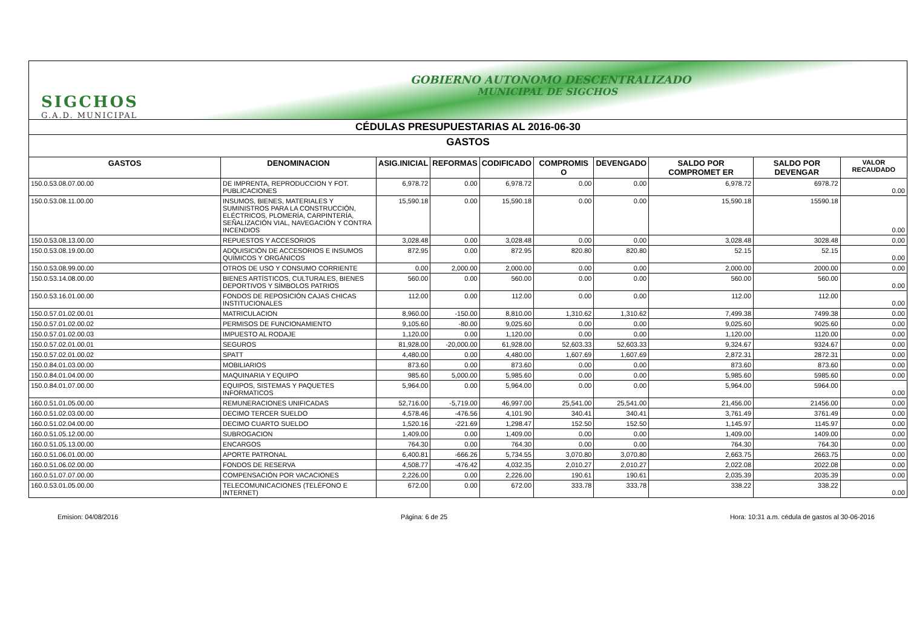GOBIERNO AUTONOMO DESCENTRALIZADO
MUNICIPAL DE SIGCHOS
SIGCHOS
G.A.D. MUNICIPAL
CÉDULAS PRESUPUESTARIAS AL 2016-06-30
GASTOS
| GASTOS | DENOMINACION | ASIG.INICIAL | REFORMAS | CODIFICADO | COMPROMIS O | DEVENGADO | SALDO POR COMPROMET ER | SALDO POR DEVENGAR | VALOR RECAUDADO |
| --- | --- | --- | --- | --- | --- | --- | --- | --- | --- |
| 150.0.53.08.07.00.00 | DE IMPRENTA, REPRODUCCION Y FOT. PUBLICACIONES | 6,978.72 | 0.00 | 6,978.72 | 0.00 | 0.00 | 6,978.72 | 6978.72 | 0.00 |
| 150.0.53.08.11.00.00 | INSUMOS, BIENES, MATERIALES Y SUMINISTROS PARA LA CONSTRUCCIÓN, ELÉCTRICOS, PLOMERÍA, CARPINTERÍA, SEÑALIZACIÓN VIAL, NAVEGACIÓN Y CONTRA INCENDIOS | 15,590.18 | 0.00 | 15,590.18 | 0.00 | 0.00 | 15,590.18 | 15590.18 | 0.00 |
| 150.0.53.08.13.00.00 | REPUESTOS Y ACCESORIOS | 3,028.48 | 0.00 | 3,028.48 | 0.00 | 0.00 | 3,028.48 | 3028.48 | 0.00 |
| 150.0.53.08.19.00.00 | ADQUISICIÓN DE ACCESORIOS E INSUMOS QUÍMICOS Y ORGÁNICOS | 872.95 | 0.00 | 872.95 | 820.80 | 820.80 | 52.15 | 52.15 | 0.00 |
| 150.0.53.08.99.00.00 | OTROS DE USO Y CONSUMO CORRIENTE | 0.00 | 2,000.00 | 2,000.00 | 0.00 | 0.00 | 2,000.00 | 2000.00 | 0.00 |
| 150.0.53.14.08.00.00 | BIENES ARTÍSTICOS, CULTURALES, BIENES DEPORTIVOS Y SÍMBOLOS PATRIOS | 560.00 | 0.00 | 560.00 | 0.00 | 0.00 | 560.00 | 560.00 | 0.00 |
| 150.0.53.16.01.00.00 | FONDOS DE REPOSICIÓN CAJAS CHICAS INSTITUCIONALES | 112.00 | 0.00 | 112.00 | 0.00 | 0.00 | 112.00 | 112.00 | 0.00 |
| 150.0.57.01.02.00.01 | MATRICULACION | 8,960.00 | -150.00 | 8,810.00 | 1,310.62 | 1,310.62 | 7,499.38 | 7499.38 | 0.00 |
| 150.0.57.01.02.00.02 | PERMISOS DE FUNCIONAMIENTO | 9,105.60 | -80.00 | 9,025.60 | 0.00 | 0.00 | 9,025.60 | 9025.60 | 0.00 |
| 150.0.57.01.02.00.03 | IMPUESTO AL RODAJE | 1,120.00 | 0.00 | 1,120.00 | 0.00 | 0.00 | 1,120.00 | 1120.00 | 0.00 |
| 150.0.57.02.01.00.01 | SEGUROS | 81,928.00 | -20,000.00 | 61,928.00 | 52,603.33 | 52,603.33 | 9,324.67 | 9324.67 | 0.00 |
| 150.0.57.02.01.00.02 | SPATT | 4,480.00 | 0.00 | 4,480.00 | 1,607.69 | 1,607.69 | 2,872.31 | 2872.31 | 0.00 |
| 150.0.84.01.03.00.00 | MOBILIARIOS | 873.60 | 0.00 | 873.60 | 0.00 | 0.00 | 873.60 | 873.60 | 0.00 |
| 150.0.84.01.04.00.00 | MAQUINARIA Y EQUIPO | 985.60 | 5,000.00 | 5,985.60 | 0.00 | 0.00 | 5,985.60 | 5985.60 | 0.00 |
| 150.0.84.01.07.00.00 | EQUIPOS, SISTEMAS Y PAQUETES INFORMATICOS | 5,964.00 | 0.00 | 5,964.00 | 0.00 | 0.00 | 5,964.00 | 5964.00 | 0.00 |
| 160.0.51.01.05.00.00 | REMUNERACIONES UNIFICADAS | 52,716.00 | -5,719.00 | 46,997.00 | 25,541.00 | 25,541.00 | 21,456.00 | 21456.00 | 0.00 |
| 160.0.51.02.03.00.00 | DECIMO TERCER SUELDO | 4,578.46 | -476.56 | 4,101.90 | 340.41 | 340.41 | 3,761.49 | 3761.49 | 0.00 |
| 160.0.51.02.04.00.00 | DECIMO CUARTO SUELDO | 1,520.16 | -221.69 | 1,298.47 | 152.50 | 152.50 | 1,145.97 | 1145.97 | 0.00 |
| 160.0.51.05.12.00.00 | SUBROGACION | 1,409.00 | 0.00 | 1,409.00 | 0.00 | 0.00 | 1,409.00 | 1409.00 | 0.00 |
| 160.0.51.05.13.00.00 | ENCARGOS | 764.30 | 0.00 | 764.30 | 0.00 | 0.00 | 764.30 | 764.30 | 0.00 |
| 160.0.51.06.01.00.00 | APORTE PATRONAL | 6,400.81 | -666.26 | 5,734.55 | 3,070.80 | 3,070.80 | 2,663.75 | 2663.75 | 0.00 |
| 160.0.51.06.02.00.00 | FONDOS DE RESERVA | 4,508.77 | -476.42 | 4,032.35 | 2,010.27 | 2,010.27 | 2,022.08 | 2022.08 | 0.00 |
| 160.0.51.07.07.00.00 | COMPENSACIÓN POR VACACIONES | 2,226.00 | 0.00 | 2,226.00 | 190.61 | 190.61 | 2,035.39 | 2035.39 | 0.00 |
| 160.0.53.01.05.00.00 | TELECOMUNICACIONES (TELÉFONO E INTERNET) | 672.00 | 0.00 | 672.00 | 333.78 | 333.78 | 338.22 | 338.22 | 0.00 |
Emision: 04/08/2016 Página: 6 de 25 Hora: 10:31 a.m. cédula de gastos al 30-06-2016